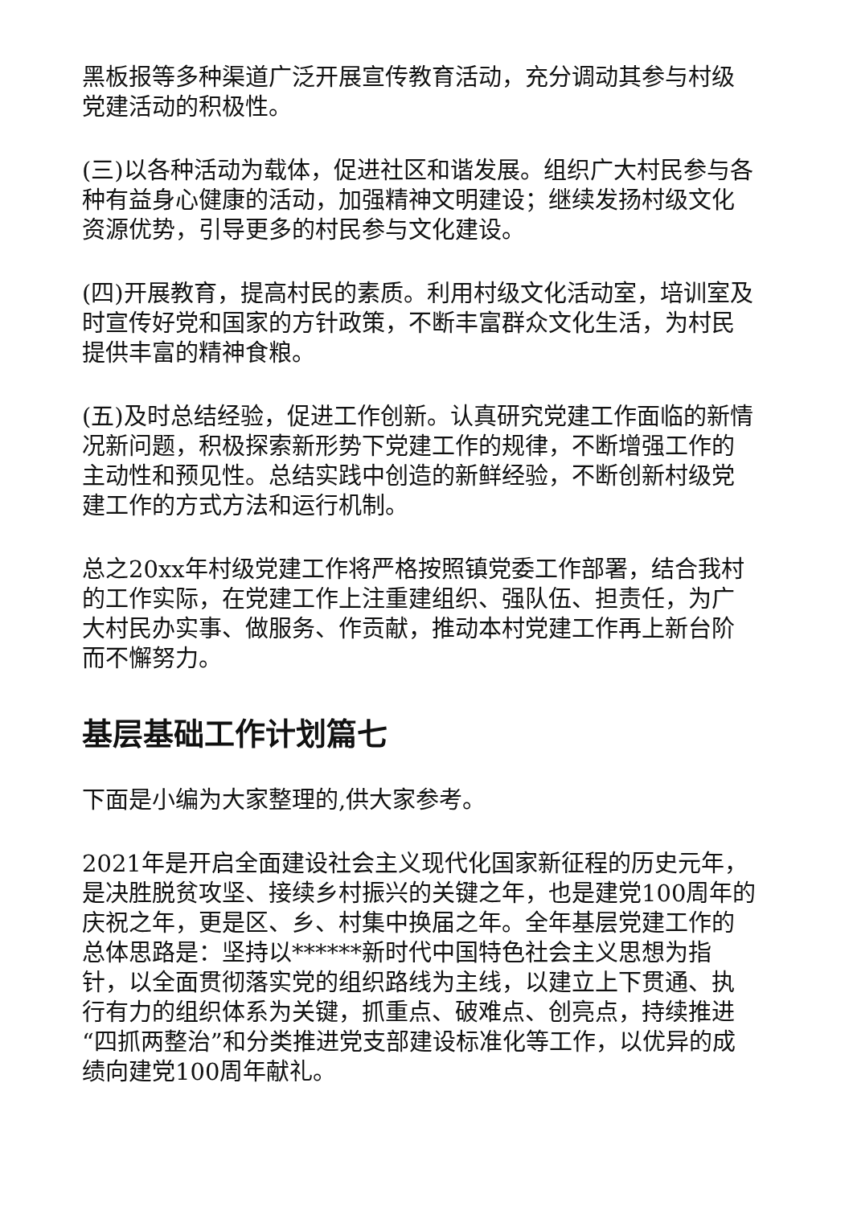黑板报等多种渠道广泛开展宣传教育活动，充分调动其参与村级党建活动的积极性。
(三)以各种活动为载体，促进社区和谐发展。组织广大村民参与各种有益身心健康的活动，加强精神文明建设；继续发扬村级文化资源优势，引导更多的村民参与文化建设。
(四)开展教育，提高村民的素质。利用村级文化活动室，培训室及时宣传好党和国家的方针政策，不断丰富群众文化生活，为村民提供丰富的精神食粮。
(五)及时总结经验，促进工作创新。认真研究党建工作面临的新情况新问题，积极探索新形势下党建工作的规律，不断增强工作的主动性和预见性。总结实践中创造的新鲜经验，不断创新村级党建工作的方式方法和运行机制。
总之20xx年村级党建工作将严格按照镇党委工作部署，结合我村的工作实际，在党建工作上注重建组织、强队伍、担责任，为广大村民办实事、做服务、作贡献，推动本村党建工作再上新台阶而不懈努力。
基层基础工作计划篇七
下面是小编为大家整理的,供大家参考。
2021年是开启全面建设社会主义现代化国家新征程的历史元年，是决胜脱贫攻坚、接续乡村振兴的关键之年，也是建党100周年的庆祝之年，更是区、乡、村集中换届之年。全年基层党建工作的总体思路是：坚持以******新时代中国特色社会主义思想为指针，以全面贯彻落实党的组织路线为主线，以建立上下贯通、执行有力的组织体系为关键，抓重点、破难点、创亮点，持续推进“四抓两整治”和分类推进党支部建设标准化等工作，以优异的成绩向建党100周年献礼。